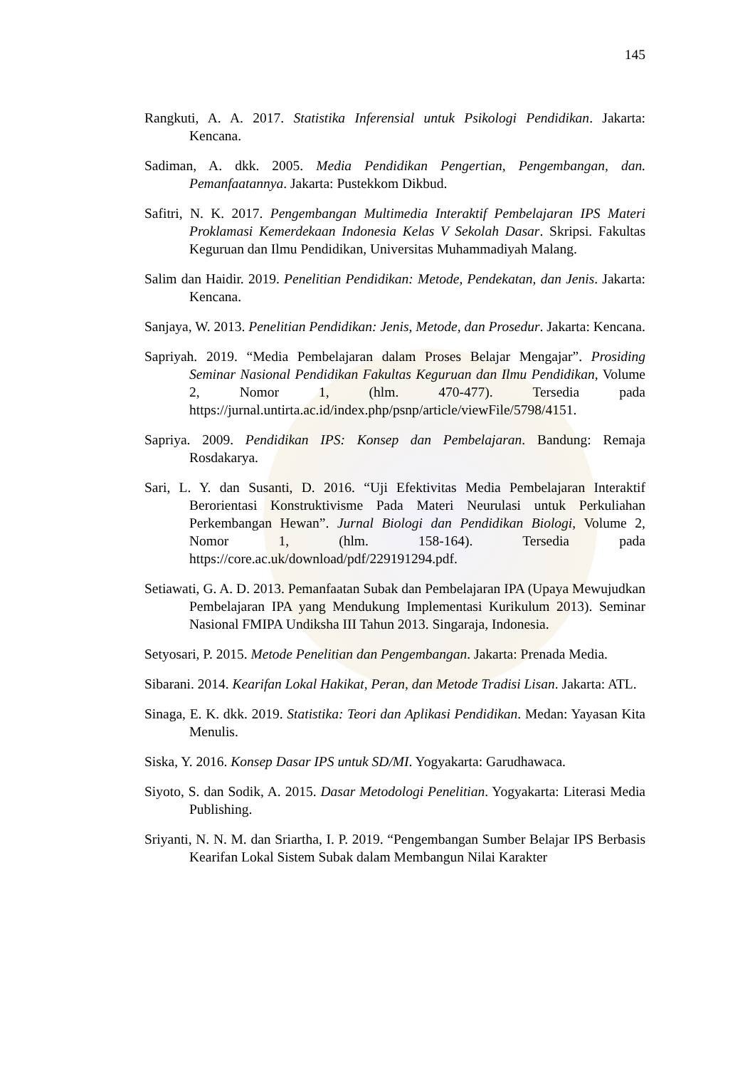145
Rangkuti, A. A. 2017. Statistika Inferensial untuk Psikologi Pendidikan. Jakarta: Kencana.
Sadiman, A. dkk. 2005. Media Pendidikan Pengertian, Pengembangan, dan. Pemanfaatannya. Jakarta: Pustekkom Dikbud.
Safitri, N. K. 2017. Pengembangan Multimedia Interaktif Pembelajaran IPS Materi Proklamasi Kemerdekaan Indonesia Kelas V Sekolah Dasar. Skripsi. Fakultas Keguruan dan Ilmu Pendidikan, Universitas Muhammadiyah Malang.
Salim dan Haidir. 2019. Penelitian Pendidikan: Metode, Pendekatan, dan Jenis. Jakarta: Kencana.
Sanjaya, W. 2013. Penelitian Pendidikan: Jenis, Metode, dan Prosedur. Jakarta: Kencana.
Sapriyah. 2019. “Media Pembelajaran dalam Proses Belajar Mengajar”. Prosiding Seminar Nasional Pendidikan Fakultas Keguruan dan Ilmu Pendidikan, Volume 2, Nomor 1, (hlm. 470-477). Tersedia pada https://jurnal.untirta.ac.id/index.php/psnp/article/viewFile/5798/4151.
Sapriya. 2009. Pendidikan IPS: Konsep dan Pembelajaran. Bandung: Remaja Rosdakarya.
Sari, L. Y. dan Susanti, D. 2016. “Uji Efektivitas Media Pembelajaran Interaktif Berorientasi Konstruktivisme Pada Materi Neurulasi untuk Perkuliahan Perkembangan Hewan”. Jurnal Biologi dan Pendidikan Biologi, Volume 2, Nomor 1, (hlm. 158-164). Tersedia pada https://core.ac.uk/download/pdf/229191294.pdf.
Setiawati, G. A. D. 2013. Pemanfaatan Subak dan Pembelajaran IPA (Upaya Mewujudkan Pembelajaran IPA yang Mendukung Implementasi Kurikulum 2013). Seminar Nasional FMIPA Undiksha III Tahun 2013. Singaraja, Indonesia.
Setyosari, P. 2015. Metode Penelitian dan Pengembangan. Jakarta: Prenada Media.
Sibarani. 2014. Kearifan Lokal Hakikat, Peran, dan Metode Tradisi Lisan. Jakarta: ATL.
Sinaga, E. K. dkk. 2019. Statistika: Teori dan Aplikasi Pendidikan. Medan: Yayasan Kita Menulis.
Siska, Y. 2016. Konsep Dasar IPS untuk SD/MI. Yogyakarta: Garudhawaca.
Siyoto, S. dan Sodik, A. 2015. Dasar Metodologi Penelitian. Yogyakarta: Literasi Media Publishing.
Sriyanti, N. N. M. dan Sriartha, I. P. 2019. “Pengembangan Sumber Belajar IPS Berbasis Kearifan Lokal Sistem Subak dalam Membangun Nilai Karakter